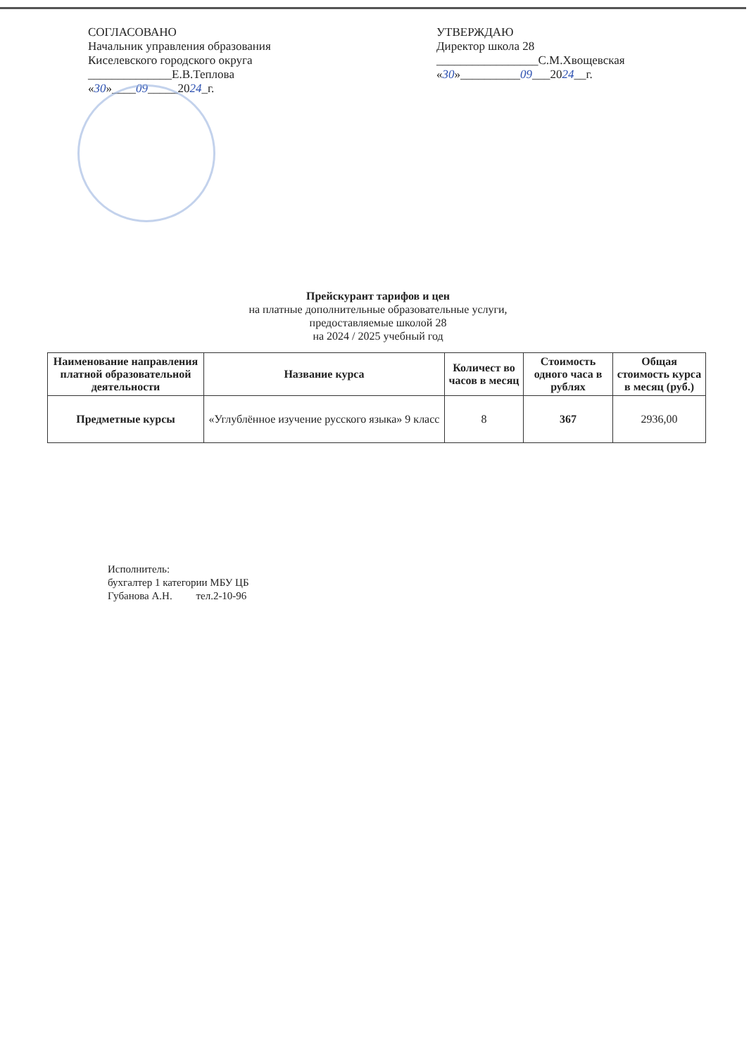СОГЛАСОВАНО
Начальник управления образования
Киселевского городского округа
______________Е.В.Теплова
«30»____09_____2024_г.
УТВЕРЖДАЮ
Директор школа 28
_________________С.М.Хвощевская
«30»__________09___2024__г.
Прейскурант тарифов и цен
на платные дополнительные образовательные услуги,
предоставляемые школой 28
на 2024 / 2025 учебный год
| Наименование направления платной образовательной деятельности | Название курса | Количест во часов в месяц | Стоимость одного часа в рублях | Общая стоимость курса в месяц (руб.) |
| --- | --- | --- | --- | --- |
| Предметные курсы | «Углублённое изучение русского языка» 9 класс | 8 | 367 | 2936,00 |
Исполнитель:
бухгалтер 1 категории МБУ ЦБ
Губанова А.Н. тел.2-10-96